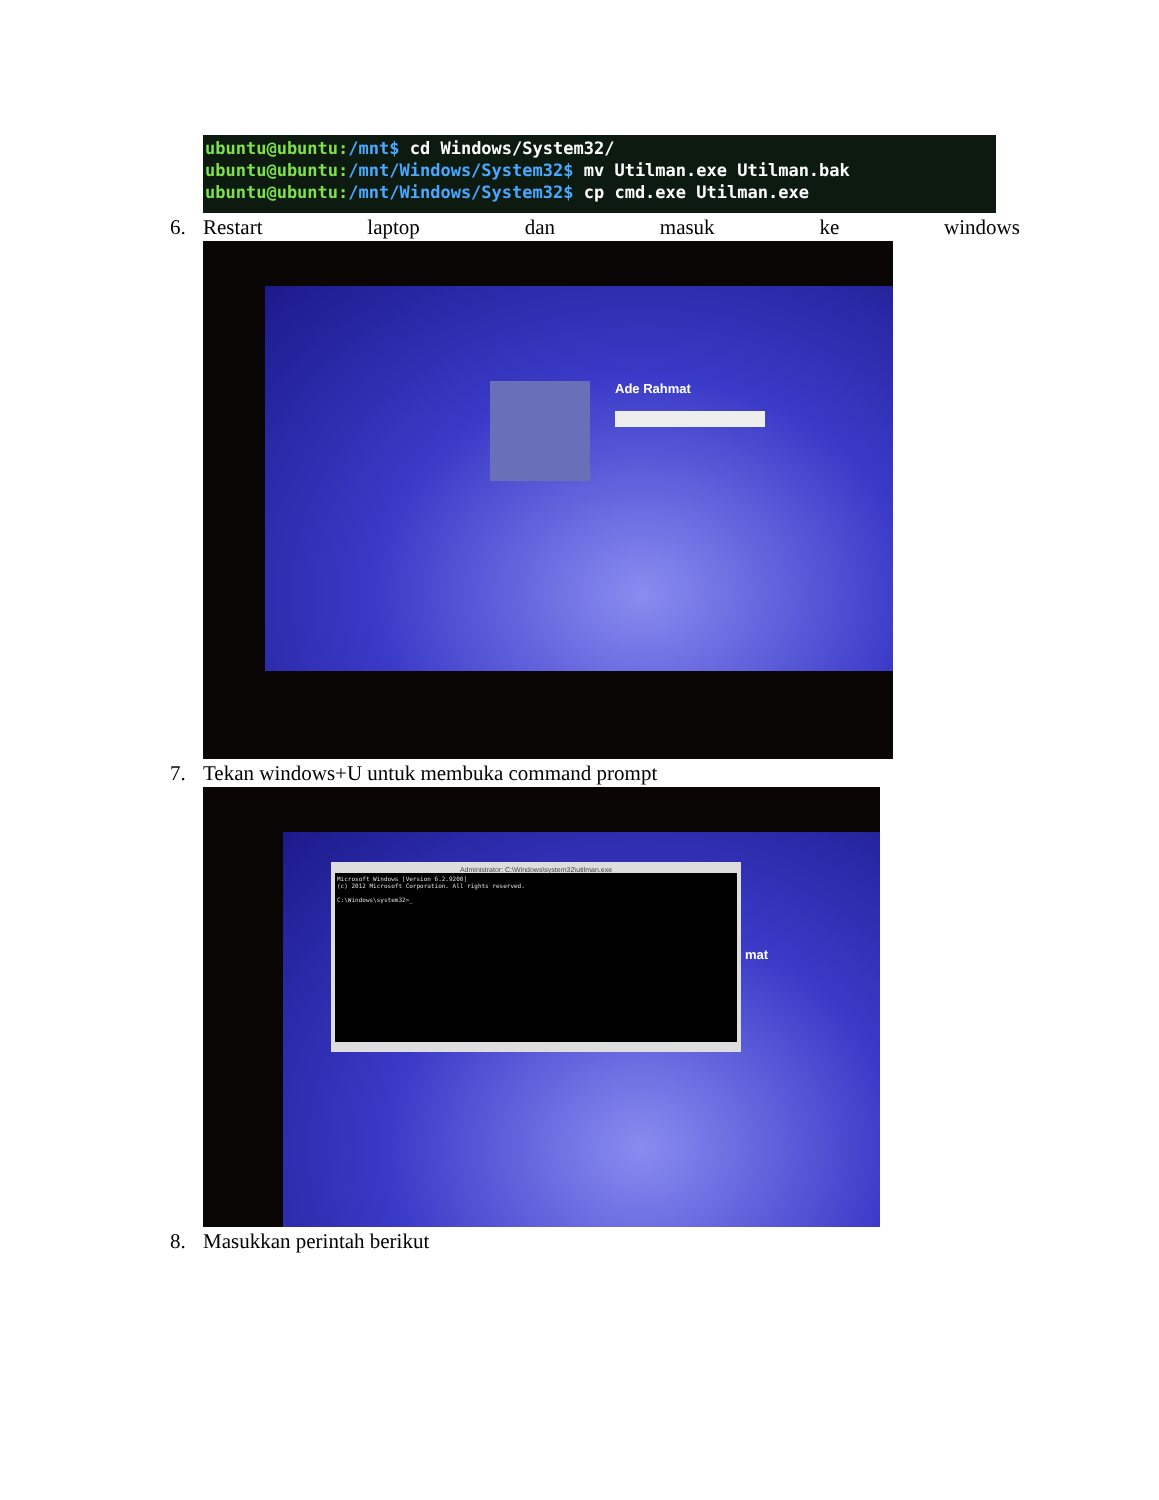ubuntu@ubuntu:/mnt$ cd Windows/System32/
ubuntu@ubuntu:/mnt/Windows/System32$ mv Utilman.exe Utilman.bak
ubuntu@ubuntu:/mnt/Windows/System32$ cp cmd.exe Utilman.exe
6. Restart laptop dan masuk ke windows
Ade Rahmat
7. Tekan windows+U untuk membuka command prompt
Administrator: C:\Windows\system32\utilman.exe
Microsoft Windows [Version 6.2.9200]
(c) 2012 Microsoft Corporation. All rights reserved.
C:\Windows\system32>_
mat
8. Masukkan perintah berikut